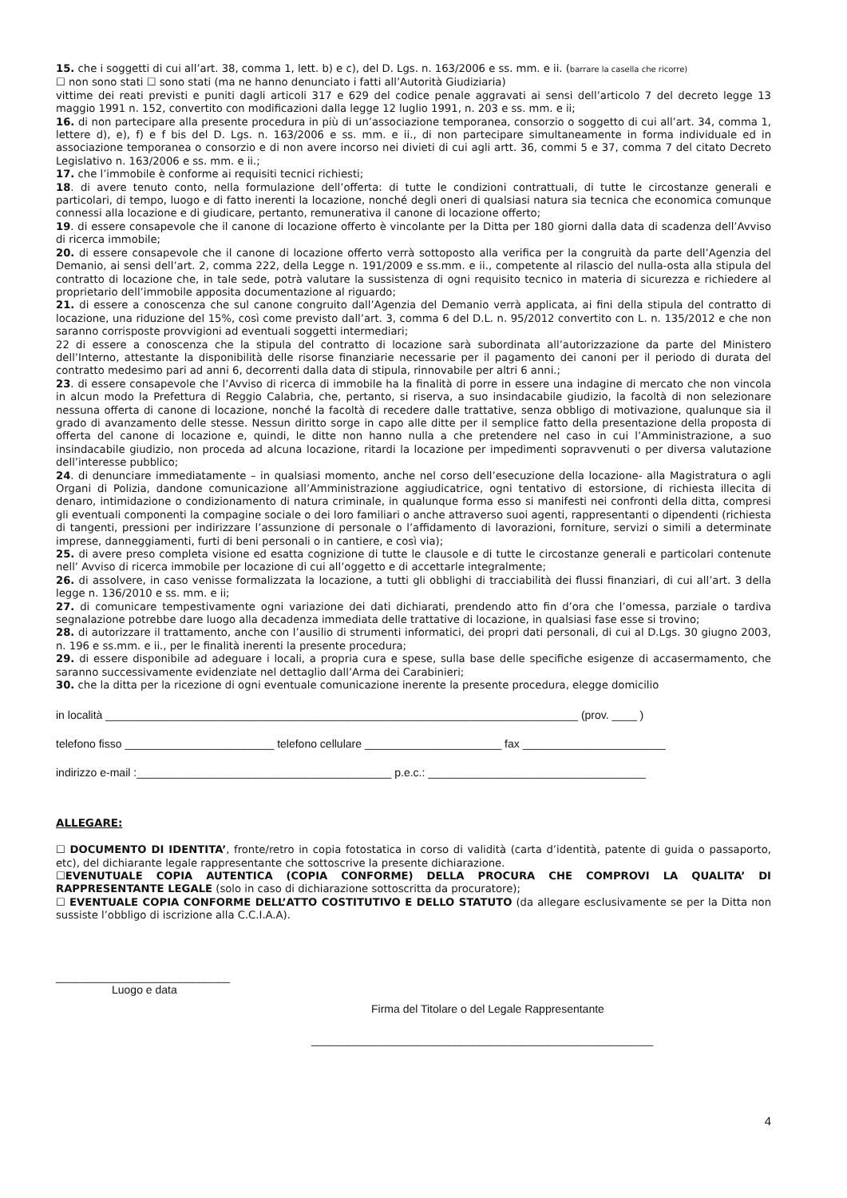15. che i soggetti di cui all’art. 38, comma 1, lett. b) e c), del D. Lgs. n. 163/2006 e ss. mm. e ii. (barrare la casella che ricorre)
☐ non sono stati ☐ sono stati (ma ne hanno denunciato i fatti all’Autorità Giudiziaria)
vittime dei reati previsti e puniti dagli articoli 317 e 629 del codice penale aggravati ai sensi dell’articolo 7 del decreto legge 13 maggio 1991 n. 152, convertito con modificazioni dalla legge 12 luglio 1991, n. 203 e ss. mm. e ii;
16. di non partecipare alla presente procedura in più di un’associazione temporanea, consorzio o soggetto di cui all’art. 34, comma 1, lettere d), e), f) e f bis del D. Lgs. n. 163/2006 e ss. mm. e ii., di non partecipare simultaneamente in forma individuale ed in associazione temporanea o consorzio e di non avere incorso nei divieti di cui agli artt. 36, commi 5 e 37, comma 7 del citato Decreto Legislativo n. 163/2006 e ss. mm. e ii.;
17. che l’immobile è conforme ai requisiti tecnici richiesti;
18. di avere tenuto conto, nella formulazione dell’offerta: di tutte le condizioni contrattuali, di tutte le circostanze generali e particolari, di tempo, luogo e di fatto inerenti la locazione, nonché degli oneri di qualsiasi natura sia tecnica che economica comunque connessi alla locazione e di giudicare, pertanto, remunerativa il canone di locazione offerto;
19. di essere consapevole che il canone di locazione offerto è vincolante per la Ditta per 180 giorni dalla data di scadenza dell’Avviso di ricerca immobile;
20. di essere consapevole che il canone di locazione offerto verrà sottoposto alla verifica per la congruità da parte dell’Agenzia del Demanio, ai sensi dell’art. 2, comma 222, della Legge n. 191/2009 e ss.mm. e ii., competente al rilascio del nulla-osta alla stipula del contratto di locazione che, in tale sede, potrà valutare la sussistenza di ogni requisito tecnico in materia di sicurezza e richiedere al proprietario dell’immobile apposita documentazione al riguardo;
21. di essere a conoscenza che sul canone congruito dall’Agenzia del Demanio verrà applicata, ai fini della stipula del contratto di locazione, una riduzione del 15%, così come previsto dall’art. 3, comma 6 del D.L. n. 95/2012 convertito con L. n. 135/2012 e che non saranno corrisposte provvigioni ad eventuali soggetti intermediari;
22 di essere a conoscenza che la stipula del contratto di locazione sarà subordinata all’autorizzazione da parte del Ministero dell’Interno, attestante la disponibilità delle risorse finanziarie necessarie per il pagamento dei canoni per il periodo di durata del contratto medesimo pari ad anni 6, decorrenti dalla data di stipula, rinnovabile per altri 6 anni.;
23. di essere consapevole che l’Avviso di ricerca di immobile ha la finalità di porre in essere una indagine di mercato che non vincola in alcun modo la Prefettura di Reggio Calabria, che, pertanto, si riserva, a suo insindacabile giudizio, la facoltà di non selezionare nessuna offerta di canone di locazione, nonché la facoltà di recedere dalle trattative, senza obbligo di motivazione, qualunque sia il grado di avanzamento delle stesse. Nessun diritto sorge in capo alle ditte per il semplice fatto della presentazione della proposta di offerta del canone di locazione e, quindi, le ditte non hanno nulla a che pretendere nel caso in cui l’Amministrazione, a suo insindacabile giudizio, non proceda ad alcuna locazione, ritardi la locazione per impedimenti sopravvenuti o per diversa valutazione dell’interesse pubblico;
24. di denunciare immediatamente – in qualsiasi momento, anche nel corso dell’esecuzione della locazione- alla Magistratura o agli Organi di Polizia, dandone comunicazione all’Amministrazione aggiudicatrice, ogni tentativo di estorsione, di richiesta illecita di denaro, intimidazione o condizionamento di natura criminale, in qualunque forma esso si manifesti nei confronti della ditta, compresi gli eventuali componenti la compagine sociale o dei loro familiari o anche attraverso suoi agenti, rappresentanti o dipendenti (richiesta di tangenti, pressioni per indirizzare l’assunzione di personale o l’affidamento di lavorazioni, forniture, servizi o simili a determinate imprese, danneggiamenti, furti di beni personali o in cantiere, e così via);
25. di avere preso completa visione ed esatta cognizione di tutte le clausole e di tutte le circostanze generali e particolari contenute nell’ Avviso di ricerca immobile per locazione di cui all’oggetto e di accettarle integralmente;
26. di assolvere, in caso venisse formalizzata la locazione, a tutti gli obblighi di tracciabilità dei flussi finanziari, di cui all’art. 3 della legge n. 136/2010 e ss. mm. e ii;
27. di comunicare tempestivamente ogni variazione dei dati dichiarati, prendendo atto fin d’ora che l’omessa, parziale o tardiva segnalazione potrebbe dare luogo alla decadenza immediata delle trattative di locazione, in qualsiasi fase esse si trovino;
28. di autorizzare il trattamento, anche con l’ausilio di strumenti informatici, dei propri dati personali, di cui al D.Lgs. 30 giugno 2003, n. 196 e ss.mm. e ii., per le finalità inerenti la presente procedura;
29. di essere disponibile ad adeguare i locali, a propria cura e spese, sulla base delle specifiche esigenze di accasermamento, che saranno successivamente evidenziate nel dettaglio dall’Arma dei Carabinieri;
30. che la ditta per la ricezione di ogni eventuale comunicazione inerente la presente procedura, elegge domicilio
in località ____________________________________________________________________________ (prov. ____ )
telefono fisso ________________________ telefono cellulare ______________________ fax _______________________
indirizzo e-mail :_________________________________________ p.e.c.: ___________________________________
ALLEGARE:
☐ DOCUMENTO DI IDENTITA’, fronte/retro in copia fotostatica in corso di validità (carta d’identità, patente di guida o passaporto, etc), del dichiarante legale rappresentante che sottoscrive la presente dichiarazione.
☐EVENUTUALE COPIA AUTENTICA (COPIA CONFORME) DELLA PROCURA CHE COMPROVI LA QUALITA’ DI RAPPRESENTANTE LEGALE (solo in caso di dichiarazione sottoscritta da procuratore);
☐ EVENTUALE COPIA CONFORME DELL’ATTO COSTITUTIVO E DELLO STATUTO (da allegare esclusivamente se per la Ditta non sussiste l’obbligo di iscrizione alla C.C.I.A.A).
____________________________
Luogo e data
Firma del Titolare o del Legale Rappresentante
_______________________________________________________
4